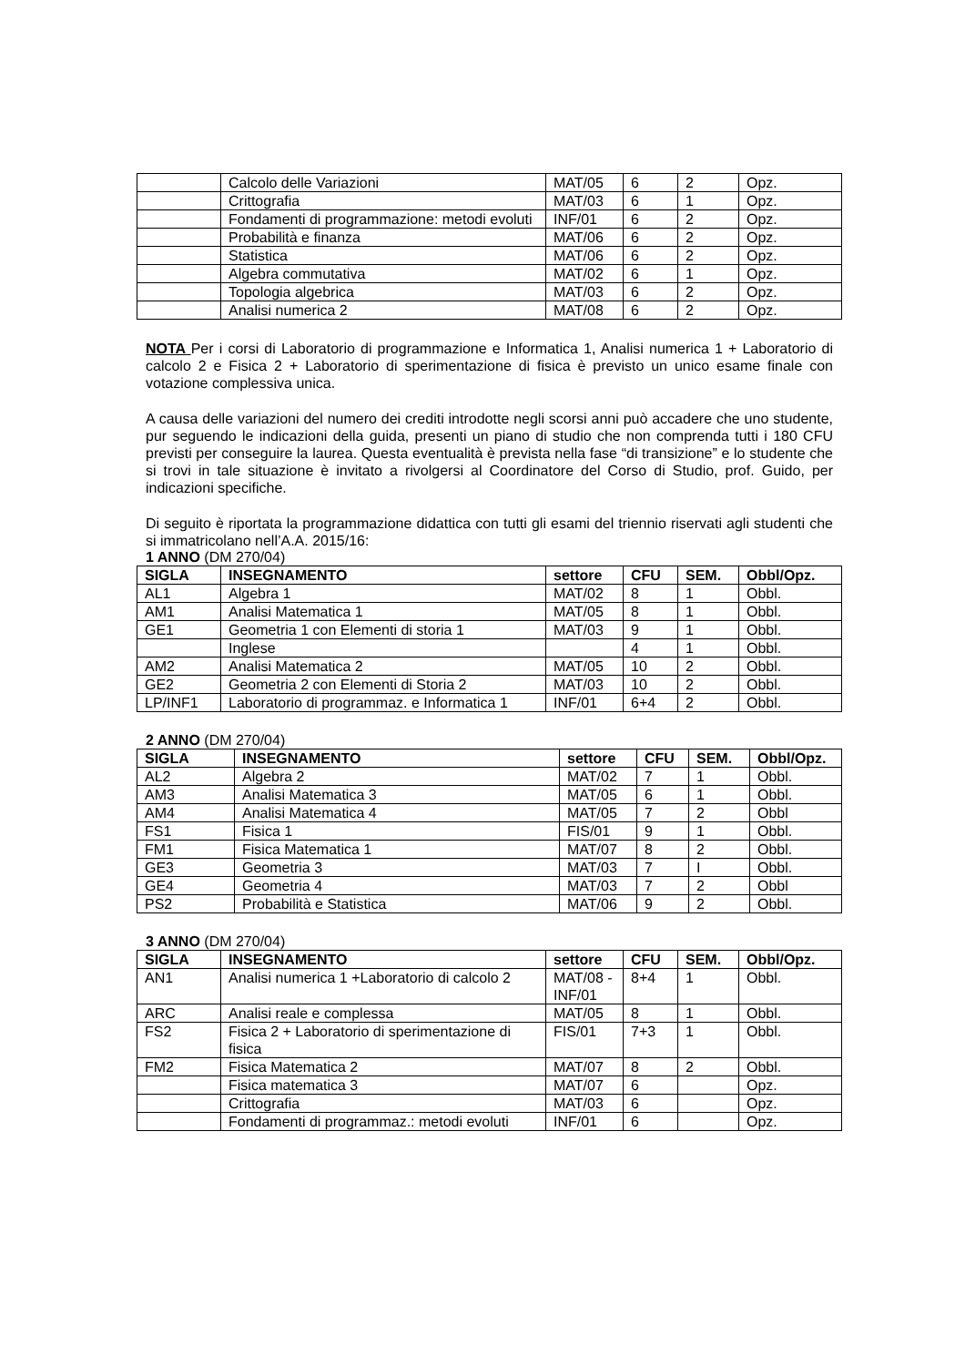| | Calcolo delle Variazioni | MAT/05 | 6 | 2 | Opz. |
| | Crittografia | MAT/03 | 6 | 1 | Opz. |
| | Fondamenti di programmazione: metodi evoluti | INF/01 | 6 | 2 | Opz. |
| | Probabilità e finanza | MAT/06 | 6 | 2 | Opz. |
| | Statistica | MAT/06 | 6 | 2 | Opz. |
| | Algebra commutativa | MAT/02 | 6 | 1 | Opz. |
| | Topologia algebrica | MAT/03 | 6 | 2 | Opz. |
| | Analisi numerica 2 | MAT/08 | 6 | 2 | Opz. |
NOTA Per i corsi di Laboratorio di programmazione e Informatica 1, Analisi numerica 1 + Laboratorio di calcolo 2 e Fisica 2 + Laboratorio di sperimentazione di fisica è previsto un unico esame finale con votazione complessiva unica.
A causa delle variazioni del numero dei crediti introdotte negli scorsi anni può accadere che uno studente, pur seguendo le indicazioni della guida, presenti un piano di studio che non comprenda tutti i 180 CFU previsti per conseguire la laurea. Questa eventualità è prevista nella fase “di transizione” e lo studente che si trovi in tale situazione è invitato a rivolgersi al Coordinatore del Corso di Studio, prof. Guido, per indicazioni specifiche.
Di seguito è riportata la programmazione didattica con tutti gli esami del triennio riservati agli studenti che si immatricolano nell’A.A. 2015/16:
1 ANNO (DM 270/04)
| SIGLA | INSEGNAMENTO | settore | CFU | SEM. | Obbl/Opz. |
| --- | --- | --- | --- | --- | --- |
| AL1 | Algebra 1 | MAT/02 | 8 | 1 | Obbl. |
| AM1 | Analisi Matematica 1 | MAT/05 | 8 | 1 | Obbl. |
| GE1 | Geometria 1 con Elementi di storia 1 | MAT/03 | 9 | 1 | Obbl. |
| | Inglese | | 4 | 1 | Obbl. |
| AM2 | Analisi Matematica 2 | MAT/05 | 10 | 2 | Obbl. |
| GE2 | Geometria 2 con Elementi di Storia 2 | MAT/03 | 10 | 2 | Obbl. |
| LP/INF1 | Laboratorio di programmaz. e Informatica 1 | INF/01 | 6+4 | 2 | Obbl. |
2 ANNO (DM 270/04)
| SIGLA | INSEGNAMENTO | settore | CFU | SEM. | Obbl/Opz. |
| --- | --- | --- | --- | --- | --- |
| AL2 | Algebra 2 | MAT/02 | 7 | 1 | Obbl. |
| AM3 | Analisi Matematica 3 | MAT/05 | 6 | 1 | Obbl. |
| AM4 | Analisi Matematica 4 | MAT/05 | 7 | 2 | Obbl |
| FS1 | Fisica 1 | FIS/01 | 9 | 1 | Obbl. |
| FM1 | Fisica Matematica 1 | MAT/07 | 8 | 2 | Obbl. |
| GE3 | Geometria 3 | MAT/03 | 7 | I | Obbl. |
| GE4 | Geometria 4 | MAT/03 | 7 | 2 | Obbl |
| PS2 | Probabilità e Statistica | MAT/06 | 9 | 2 | Obbl. |
3 ANNO (DM 270/04)
| SIGLA | INSEGNAMENTO | settore | CFU | SEM. | Obbl/Opz. |
| --- | --- | --- | --- | --- | --- |
| AN1 | Analisi numerica 1 +Laboratorio di calcolo 2 | MAT/08 -INF/01 | 8+4 | 1 | Obbl. |
| ARC | Analisi reale e complessa | MAT/05 | 8 | 1 | Obbl. |
| FS2 | Fisica 2 + Laboratorio di sperimentazione di fisica | FIS/01 | 7+3 | 1 | Obbl. |
| FM2 | Fisica Matematica 2 | MAT/07 | 8 | 2 | Obbl. |
| | Fisica matematica 3 | MAT/07 | 6 | | Opz. |
| | Crittografia | MAT/03 | 6 | | Opz. |
| | Fondamenti di programmaz.: metodi evoluti | INF/01 | 6 | | Opz. |